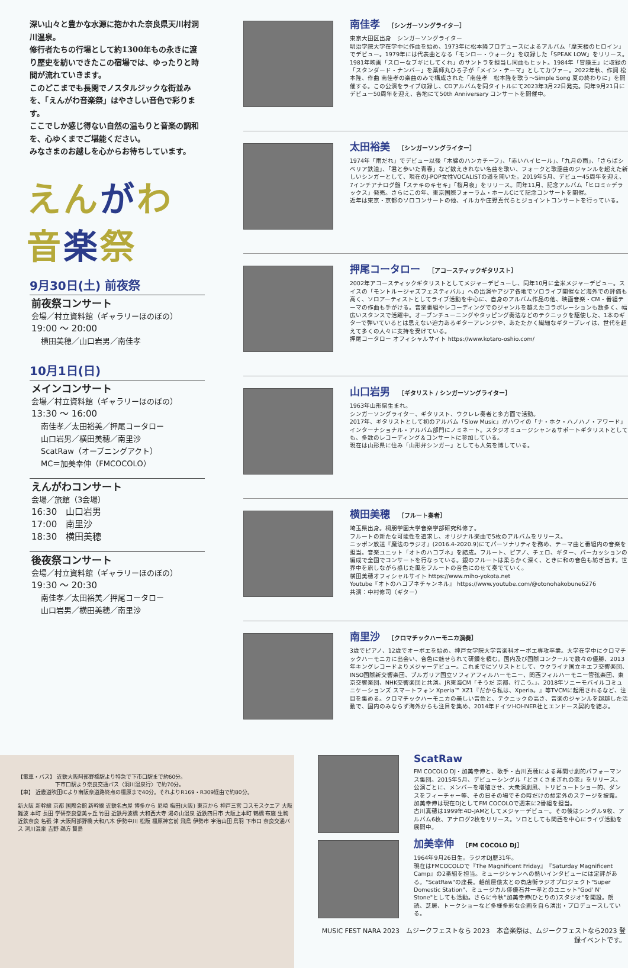深い山々と豊かな水源に抱かれた奈良県天川村洞川温泉。
修行者たちの行場として約1300年もの永きに渡り歴史を紡いできたこの宿場では、ゆったりと時間が流れていきます。
このどこまでも長閑でノスタルジックな街並みを、「えんがわ音楽祭」はやさしい音色で彩ります。
ここでしか感じ得ない自然の温もりと音楽の調和を、心ゆくまでご堪能ください。
みなさまのお越しを心からお待ちしています。
えんがわ
音楽祭
9月30日(土) 前夜祭
前夜祭コンサート
会場／村立資料館（ギャラリーほのぼの）
19:00 ～ 20:00
横田美穂／山口岩男／南佳孝
10月1日(日)
メインコンサート
会場／村立資料館（ギャラリーほのぼの）
13:30 ～ 16:00
南佳孝／太田裕美／押尾コータロー
山口岩男／横田美穂／南里沙
ScatRaw（オープニングアクト）
MC＝加美幸伸（FMCOCOLO）
えんがわコンサート
会場／旅館（3会場）
16:30　山口岩男
17:00　南里沙
18:30　横田美穂
後夜祭コンサート
会場／村立資料館（ギャラリーほのぼの）
19:30 ～ 20:30
南佳孝／太田裕美／押尾コータロー
山口岩男／横田美穂／南里沙
南佳孝 ［シンガーソングライター］
東京大田区出身　シンガーソングライター
明治学院大学在学中に作曲を始め、1973年に松本隆プロデュースによるアルバム「摩天楼のヒロイン」でデビュー。1979年には代表曲となる「モンロー・ウォーク」を収録した「SPEAK LOW」をリリース。1981年映画「スローなブギにしてくれ」のサントラを担当し同曲もヒット。1984年「冒険王」に収録の「スタンダード・ナンバー」を薬師丸ひろ子が「メイン・テーマ」としてカヴァー。2022年秋、作詞 松本隆、作曲 南佳孝の楽曲のみで構成された「南佳孝　松本隆を歌う～Simple Song 夏の終わりに」を開催する。この公演をライブ収録し、CDアルバムを同タイトルにて2023年3月22日発売。同年9月21日にデビュー50周年を迎え、各地にて50th Anniversary コンサートを開催中。
太田裕美 ［シンガーソングライター］
1974年「雨だれ」でデビュー以後「木綿のハンカチーフ」、「赤いハイヒール」、「九月の雨」、「さらばシベリア鉄道」、「君と歩いた青春」など数えきれない名曲を歌い、フォークと歌謡曲のジャンルを超えた新しいシンガーとして、現在のJ-POP女性VOCALISTの道を開いた。2019年5月、デビュー45周年を迎え、7インチアナログ盤「ステキのキセキ」「桜月夜」をリリース。同年11月、記念アルバム「ヒロミ☆デラックス」発売。さらにこの年、東京国際フォーラム・ホールCにて記念コンサートを開催。
近年は東京・京都のソロコンサートの他、イルカや庄野真代らとジョイントコンサートを行っている。
押尾コータロー ［アコースティックギタリスト］
2002年アコースティックギタリストとしてメジャーデビューし、同年10月に全米メジャーデビュー。スイスの「モントルージャズフェスティバル」への出演やアジア各地でソロライブ開催など海外での評価も高く、ソロアーティストとしてライブ活動を中心に、自身のアルバム作品の他、映画音楽・CM・番組テーマの作曲も手がける。音楽番組やレコーディングでのジャンルを越えたコラボレーションも数多く、幅広いスタンスで活躍中。オープンチューニングやタッピング奏法などのテクニックを駆使した、1本のギターで弾いているとは思えない迫力あるギターアレンジや、あたたかく繊細なギタープレイは、世代を超えて多くの人々に支持を受けている。
押尾コータロー オフィシャルサイト https://www.kotaro-oshio.com/
山口岩男 ［ギタリスト / シンガーソングライター］
1963年山形県生まれ。
シンガーソングライター、ギタリスト、ウクレレ奏者と多方面で活動。
2017年、ギタリストとして初のアルバム「Slow Music」がハワイの「ナ・ホク・ハノハノ・アワード」インターナショナル・アルバム部門にノミネート。スタジオミュージシャン＆サポートギタリストとしても、多数のレコーディング＆コンサートに参加している。
現在は山形県に住み「山形弁シンガー」としても人気を博している。
横田美穂 ［フルート奏者］
埼玉県出身。桐朋学園大学音楽学部研究科修了。
フルートの新たな可能性を追求し、オリジナル楽曲で5枚のアルバムをリリース。
ニッポン放送『魔法のラジオ』(2016.4-2020.9)にてパーソナリティを務め、テーマ曲と番組内の音楽を担当。音楽ユニット「オトのハコブネ」を結成。フルート、ピアノ、チェロ、ギター、パーカッションの編成で全国でコンサートを行なっている。銀のフルートは柔らかく深く、ときに和の音色も紡ぎ出す。世界中を旅しながら感じた風をフルートの音色にのせて奏でていく。
横田美穂オフィシャルサイト https://www.miho-yokota.net
Youtube『オトのハコブネチャンネル』 https://www.youtube.com/@otonohakobune6276
共演：中村修司（ギター）
南里沙 ［クロマチックハーモニカ演奏］
3歳でピアノ、12歳でオーボエを始め、神戸女学院大学音楽科オーボエ専攻卒業。大学在学中にクロマチックハーモニカに出会い、音色に魅せられて研鑽を積む。国内及び国際コンクールで数々の優勝、2013年キングレコードよりメジャーデビュー。これまでにソリストとして、ウクライナ国立キエフ交響楽団、INSO国際新交響楽団、ブルガリア国立ソフィアフィルハーモニー、関西フィルハーモニー管弦楽団、東京交響楽団、NHK交響楽団と共演。JR東海CM「そうだ 京都、行こう。」、2018年ソニーモバイルコミュニケーションズ スマートフォン Xperia™ XZ1『だから私は、Xperia。』等TVCMに起用されるなど、注目を集める。クロマチックハーモニカの美しい音色と、テクニックの高さ、音楽のジャンルを超越した活動で、国内のみならず海外からも注目を集め、2014年ドイツHOHNER社とエンドース契約を結ぶ。
【電車・バス】 近鉄大阪阿部野橋駅より特急で下市口駅まで約60分。
　　　　　　　下市口駅より奈良交通バス〈洞川温泉行〉で約70分。
【車】 近畿道吹田ICより南阪奈道路終点の橿原まで40分。それよりR169・R309経由で約80分。
新大阪 新幹線 京都 国際会館 新幹線 近鉄名古屋 博多から 尼崎 梅田(大阪) 東京から 神戸三宮 コスモスクエア 大阪難波 本町 長田 学研奈良登美ヶ丘 竹田 近鉄丹波橋 大和西大寺 湯の山温泉 近鉄四日市 大阪上本町 鶴橋 布施 生駒 近鉄奈良 名張 津 大阪阿部野橋 大和八木 伊勢中川 松阪 橿原神宮前 飛鳥 伊勢市 宇治山田 鳥羽 下市口 奈良交通バス 洞川温泉 吉野 鵜方 賢島
ScatRaw
FM COCOLO DJ・加美幸伸と、歌手・古川真穂による幕間寸劇的パフォーマンス集団。2015年5月、デビューシングル「どさくさまぎれの恋」をリリース。公演ごとに、メンバーを増殖させ、大衆演劇風、トリビュートショー的、ダンスをフィーチャー等、その日その場でその時だけの想定外のステージを披露。
加美幸伸は現在DJとしてFM COCOLOで週末に2番組を担当。
古川真穂は1999年4D-JAMとしてメジャーデビュー。その後はシングル9枚、アルバム6枚、アナログ2枚をリリース。ソロとしても関西を中心にライヴ活動を展開中。
加美幸伸 ［FM COCOLO DJ］
1964年9月26日生。ラジオDJ歴31年。
現在はFMCOCOLOで『The Magnificent Friday』『Saturday Magnificent Camp』の2番組を担当。ミュージシャンへの熱いインタビューには定評がある。"ScatRaw"の座長。越前屋俵太との商店街ラジオプロジェクト"Super Domestic Station"、ミュージカル俳優石井一孝とのユニット"God' N' Stone"としても活動。さらに今秋"加美幸伸(ひとりの)スタジオ"を開設。朗読、芝居、トークショーなど多様多彩な企画を自ら演出・プロデュースしている。
MUSIC FEST NARA 2023　ムジークフェストなら 2023　本音楽祭は、ムジークフェストなら2023 登録イベントです。